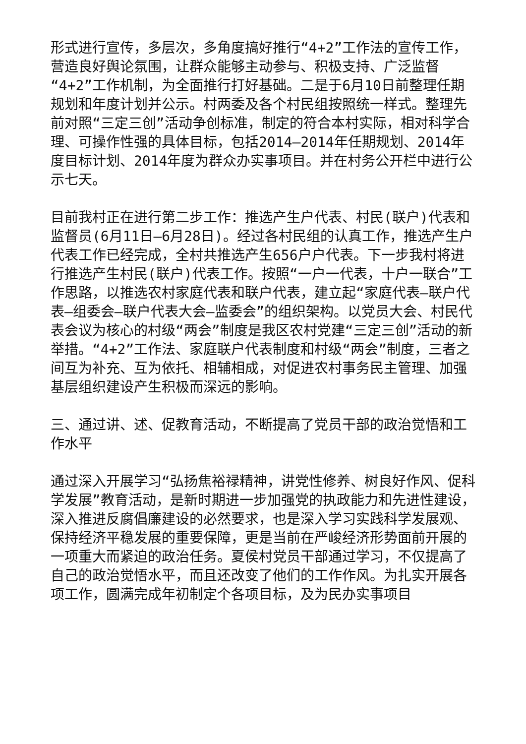形式进行宣传，多层次，多角度搞好推行“4+2”工作法的宣传工作，营造良好舆论氛围，让群众能够主动参与、积极支持、广泛监督“4+2”工作机制，为全面推行打好基础。二是于6月10日前整理任期规划和年度计划并公示。村两委及各个村民组按照统一样式。整理先前对照“三定三创”活动争创标准，制定的符合本村实际，相对科学合理、可操作性强的具体目标，包括2014—2014年任期规划、2014年度目标计划、2014年度为群众办实事项目。并在村务公开栏中进行公示七天。
目前我村正在进行第二步工作：推选产生户代表、村民(联户)代表和监督员(6月11日—6月28日)。经过各村民组的认真工作，推选产生户代表工作已经完成，全村共推选产生656户户代表。下一步我村将进行推选产生村民(联户)代表工作。按照“一户一代表，十户一联合”工作思路，以推选农村家庭代表和联户代表，建立起“家庭代表—联户代表—组委会—联户代表大会—监委会”的组织架构。以党员大会、村民代表会议为核心的村级“两会”制度是我区农村党建“三定三创”活动的新举措。“4+2”工作法、家庭联户代表制度和村级“两会”制度，三者之间互为补充、互为依托、相辅相成，对促进农村事务民主管理、加强基层组织建设产生积极而深远的影响。
三、通过讲、述、促教育活动，不断提高了党员干部的政治觉悟和工作水平
通过深入开展学习“弘扬焦裕禄精神，讲党性修养、树良好作风、促科学发展”教育活动，是新时期进一步加强党的执政能力和先进性建设，深入推进反腐倡廉建设的必然要求，也是深入学习实践科学发展观、保持经济平稳发展的重要保障，更是当前在严峻经济形势面前开展的一项重大而紧迫的政治任务。夏侯村党员干部通过学习，不仅提高了自己的政治觉悟水平，而且还改变了他们的工作作风。为扎实开展各项工作，圆满完成年初制定个各项目标，及为民办实事项目